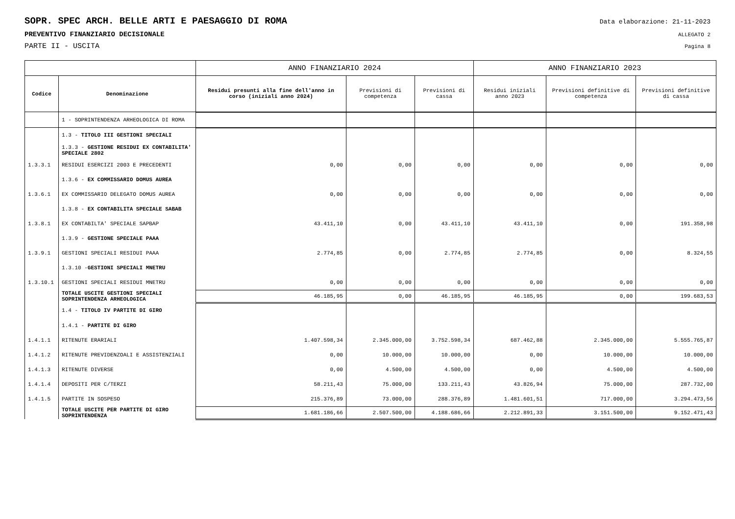SOPR. SPEC ARCH. BELLE ARTI E PAESAGGIO DI ROMA
Data elaborazione: 21-11-2023
PREVENTIVO FINANZIARIO DECISIONALE
ALLEGATO 2
PARTE II - USCITA
Pagina 8
| | | ANNO FINANZIARIO 2024 | | | ANNO FINANZIARIO 2023 | | |
| --- | --- | --- | --- | --- | --- | --- | --- |
| Codice | Denominazione | Residui presunti alla fine dell'anno in corso (iniziali anno 2024) | Previsioni di competenza | Previsioni di cassa | Residui iniziali anno 2023 | Previsioni definitive di competenza | Previsioni definitive di cassa |
| | 1 - SOPRINTENDENZA ARHEOLOGICA DI ROMA | | | | | | |
| | 1.3 - TITOLO III GESTIONI SPECIALI | | | | | | |
| | 1.3.3 - GESTIONE RESIDUI EX CONTABILITA' SPECIALE 2802 | | | | | | |
| 1.3.3.1 | RESIDUI ESERCIZI 2003 E PRECEDENTI | 0,00 | 0,00 | 0,00 | 0,00 | 0,00 | 0,00 |
| | 1.3.6 - EX COMMISSARIO DOMUS AUREA | | | | | | |
| 1.3.6.1 | EX COMMISSARIO DELEGATO DOMUS AUREA | 0,00 | 0,00 | 0,00 | 0,00 | 0,00 | 0,00 |
| | 1.3.8 - EX CONTABILITA SPECIALE SABAB | | | | | | |
| 1.3.8.1 | EX CONTABILTA' SPECIALE SAPBAP | 43.411,10 | 0,00 | 43.411,10 | 43.411,10 | 0,00 | 191.358,98 |
| | 1.3.9 - GESTIONE SPECIALE PAAA | | | | | | |
| 1.3.9.1 | GESTIONI SPECIALI RESIDUI PAAA | 2.774,85 | 0,00 | 2.774,85 | 2.774,85 | 0,00 | 8.324,55 |
| | 1.3.10 - GESTIONI SPECIALI MNETRU | | | | | | |
| 1.3.10.1 | GESTIONI SPECIALI RESIDUI MNETRU | 0,00 | 0,00 | 0,00 | 0,00 | 0,00 | 0,00 |
| | TOTALE USCITE GESTIONI SPECIALI SOPRINTENDENZA ARHEOLOGICA | 46.185,95 | 0,00 | 46.185,95 | 46.185,95 | 0,00 | 199.683,53 |
| | 1.4 - TITOLO IV PARTITE DI GIRO | | | | | | |
| | 1.4.1 - PARTITE DI GIRO | | | | | | |
| 1.4.1.1 | RITENUTE ERARIALI | 1.407.598,34 | 2.345.000,00 | 3.752.598,34 | 687.462,88 | 2.345.000,00 | 5.555.765,87 |
| 1.4.1.2 | RITENUTE PREVIDENZOALI E ASSISTENZIALI | 0,00 | 10.000,00 | 10.000,00 | 0,00 | 10.000,00 | 10.000,00 |
| 1.4.1.3 | RITENUTE DIVERSE | 0,00 | 4.500,00 | 4.500,00 | 0,00 | 4.500,00 | 4.500,00 |
| 1.4.1.4 | DEPOSITI PER C/TERZI | 58.211,43 | 75.000,00 | 133.211,43 | 43.826,94 | 75.000,00 | 287.732,00 |
| 1.4.1.5 | PARTITE IN SOSPESO | 215.376,89 | 73.000,00 | 288.376,89 | 1.481.601,51 | 717.000,00 | 3.294.473,56 |
| | TOTALE USCITE PER PARTITE DI GIRO SOPRINTENDENZA | 1.681.186,66 | 2.507.500,00 | 4.188.686,66 | 2.212.891,33 | 3.151.500,00 | 9.152.471,43 |